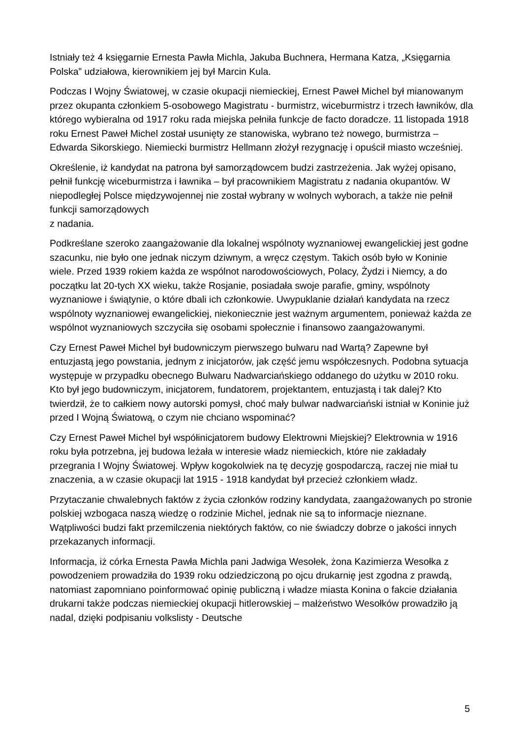Istniały też 4 księgarnie Ernesta Pawła Michla, Jakuba Buchnera, Hermana Katza, „Księgarnia Polska” udziałowa, kierownikiem jej był Marcin Kula.
Podczas I Wojny Światowej, w czasie okupacji niemieckiej, Ernest Paweł Michel był mianowanym przez okupanta członkiem 5-osobowego Magistratu - burmistrz, wiceburmistrz i trzech ławników, dla którego wybieralna od 1917 roku rada miejska pełniła funkcje de facto doradcze. 11 listopada 1918 roku Ernest Paweł Michel został usunięty ze stanowiska, wybrano też nowego, burmistrza – Edwarda Sikorskiego. Niemiecki burmistrz Hellmann złożył rezygnację i opuścił miasto wcześniej.
Określenie, iż kandydat na patrona był samorządowcem budzi zastrzeżenia. Jak wyżej opisano, pełnił funkcję wiceburmistrza i ławnika – był pracownikiem Magistratu z nadania okupantów. W niepodległej Polsce międzywojennej nie został wybrany w wolnych wyborach, a także nie pełnił funkcji samorządowych
z nadania.
Podkreślane szeroko zaangażowanie dla lokalnej wspólnoty wyznaniowej ewangelickiej jest godne szacunku, nie było one jednak niczym dziwnym, a wręcz częstym. Takich osób było w Koninie wiele. Przed 1939 rokiem każda ze wspólnot narodowościowych, Polacy, Żydzi i Niemcy, a do początku lat 20-tych XX wieku, także Rosjanie, posiadała swoje parafie, gminy, wspólnoty wyznaniowe i świątynie, o które dbali ich członkowie. Uwypuklanie działań kandydata na rzecz wspólnoty wyznaniowej ewangelickiej, niekoniecznie jest ważnym argumentem, ponieważ każda ze wspólnot wyznaniowych szczyciła się osobami społecznie i finansowo zaangażowanymi.
Czy Ernest Paweł Michel był budowniczym pierwszego bulwaru nad Wartą? Zapewne był entuzjastą jego powstania, jednym z inicjatorów, jak część jemu współczesnych. Podobna sytuacja występuje w przypadku obecnego Bulwaru Nadwarciańskiego oddanego do użytku w 2010 roku. Kto był jego budowniczym, inicjatorem, fundatorem, projektantem, entuzjastą i tak dalej? Kto twierdził, że to całkiem nowy autorski pomysł, choć mały bulwar nadwarciański istniał w Koninie już przed I Wojną Światową, o czym nie chciano wspominać?
Czy Ernest Paweł Michel był współinicjatorem budowy Elektrowni Miejskiej? Elektrownia w 1916 roku była potrzebna, jej budowa leżała w interesie władz niemieckich, które nie zakładały przegrania I Wojny Światowej. Wpływ kogokolwiek na tę decyzję gospodarczą, raczej nie miał tu znaczenia, a w czasie okupacji lat 1915 - 1918 kandydat był przecież członkiem władz.
Przytaczanie chwalebnych faktów z życia członków rodziny kandydata, zaangażowanych po stronie polskiej wzbogaca naszą wiedzę o rodzinie Michel, jednak nie są to informacje nieznane. Wątpliwości budzi fakt przemilczenia niektórych faktów, co nie świadczy dobrze o jakości innych przekazanych informacji.
Informacja, iż córka Ernesta Pawła Michla pani Jadwiga Wesołek, żona Kazimierza Wesołka z powodzeniem prowadziła do 1939 roku odziedziczoną po ojcu drukarnię jest zgodna z prawdą, natomiast zapomniano poinformować opinię publiczną i władze miasta Konina o fakcie działania drukarni także podczas niemieckiej okupacji hitlerowskiej – małżeństwo Wesołków prowadziło ją nadal, dzięki podpisaniu volkslisty - Deutsche
5